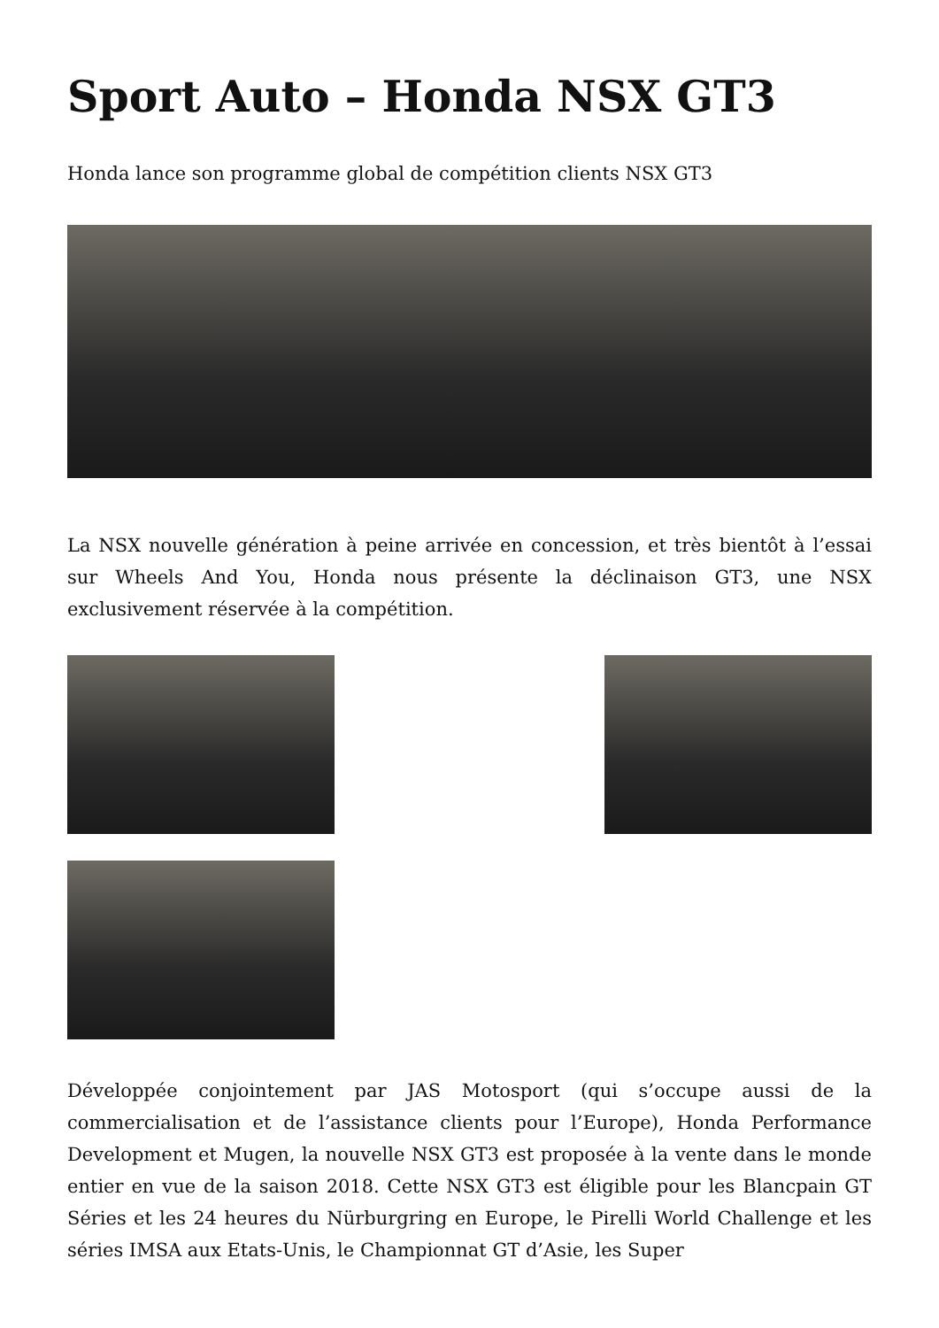Sport Auto – Honda NSX GT3
Honda lance son programme global de compétition clients NSX GT3
La NSX nouvelle génération à peine arrivée en concession, et très bientôt à l’essai sur Wheels And You, Honda nous présente la déclinaison GT3, une NSX exclusivement réservée à la compétition.
Développée conjointement par JAS Motosport (qui s’occupe aussi de la commercialisation et de l’assistance clients pour l’Europe), Honda Performance Development et Mugen, la nouvelle NSX GT3 est proposée à la vente dans le monde entier en vue de la saison 2018. Cette NSX GT3 est éligible pour les Blancpain GT Séries et les 24 heures du Nürburgring en Europe, le Pirelli World Challenge et les séries IMSA aux Etats-Unis, le Championnat GT d’Asie, les Super